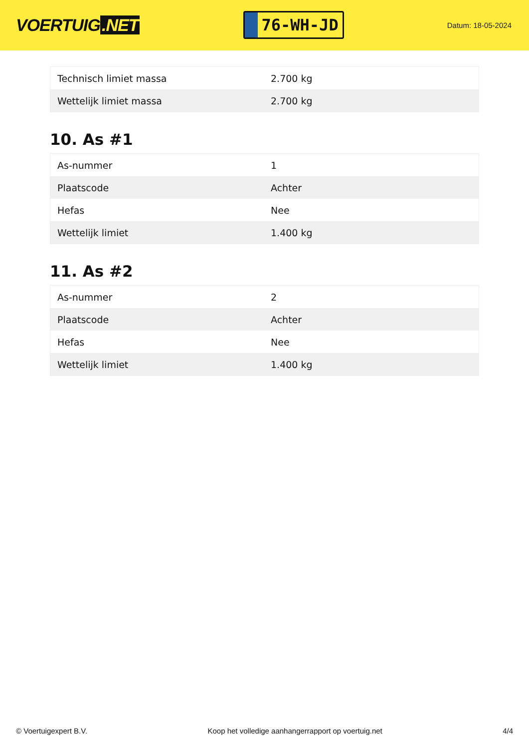VOERTUIG.NET
76-WH-JD
Datum: 18-05-2024
| Technisch limiet massa | 2.700 kg |
| Wettelijk limiet massa | 2.700 kg |
10. As #1
| As-nummer | 1 |
| Plaatscode | Achter |
| Hefas | Nee |
| Wettelijk limiet | 1.400 kg |
11. As #2
| As-nummer | 2 |
| Plaatscode | Achter |
| Hefas | Nee |
| Wettelijk limiet | 1.400 kg |
© Voertuigexpert B.V. Koop het volledige aanhangerrapport op voertuig.net 4/4